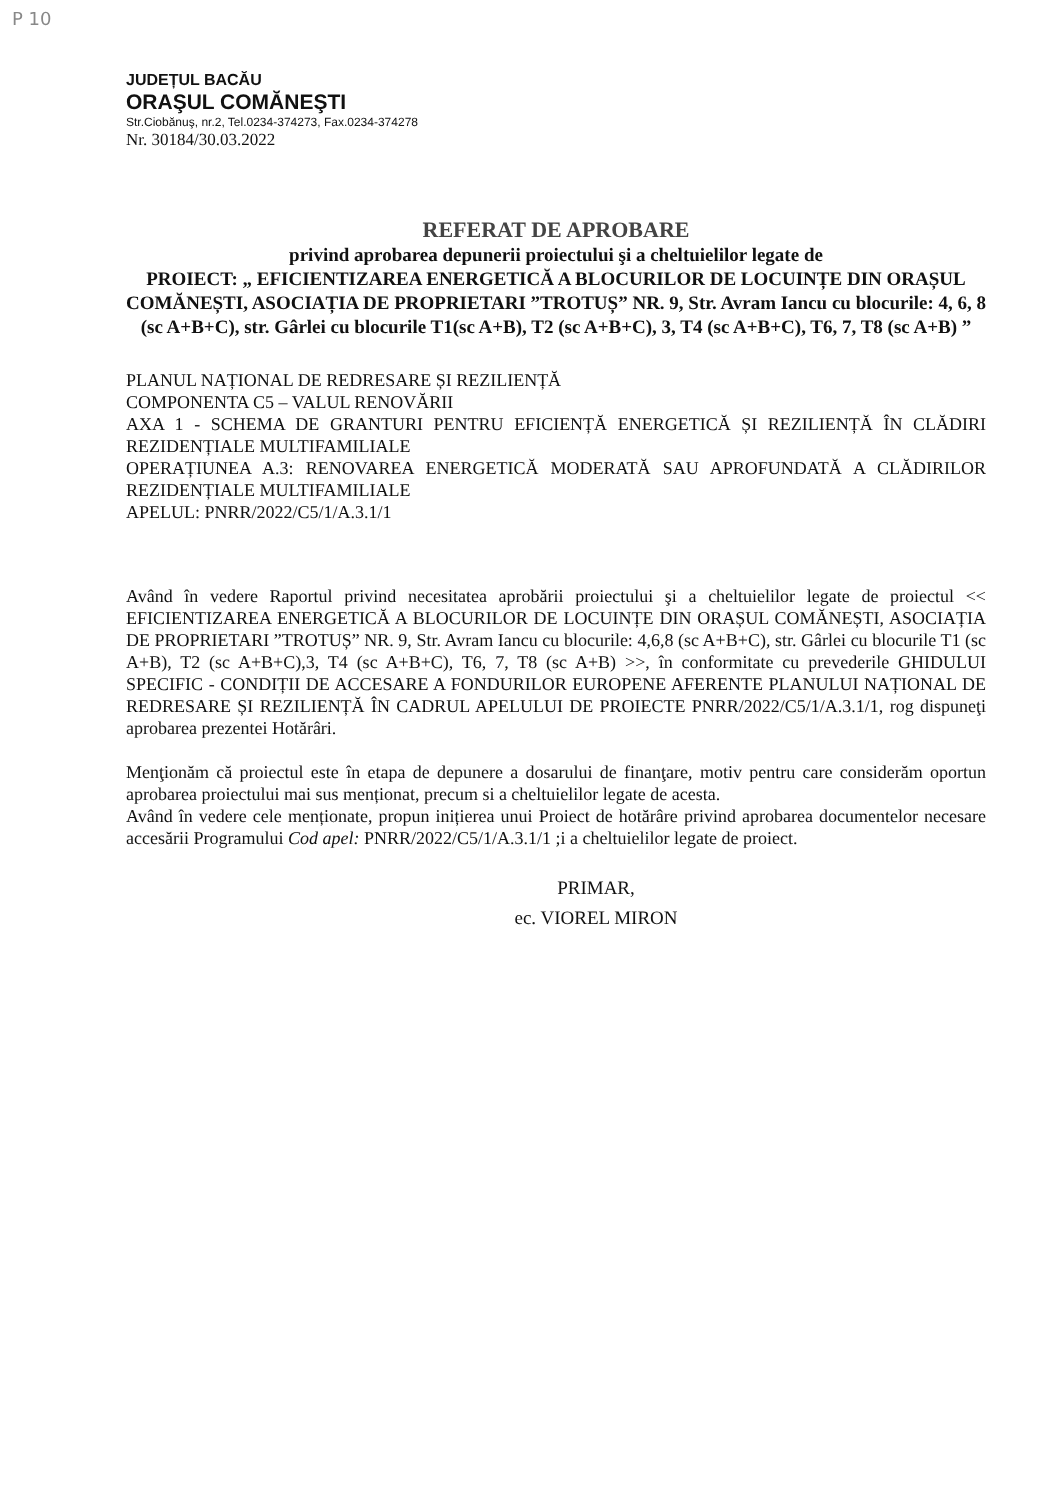P 10
JUDEȚUL BACĂU
ORAŞUL COMĂNEŞTI
Str.Ciobănuş, nr.2, Tel.0234-374273, Fax.0234-374278
Nr. 30184/30.03.2022
REFERAT DE APROBARE
privind aprobarea depunerii proiectului şi a cheltuielilor legate de
PROIECT: „ EFICIENTIZAREA ENERGETICĂ A BLOCURILOR DE LOCUINȚE DIN ORAȘUL COMĂNEȘTI, ASOCIAȚIA DE PROPRIETARI ”TROTUȘ” NR. 9, Str. Avram Iancu cu blocurile: 4, 6, 8 (sc A+B+C), str. Gârlei cu blocurile T1(sc A+B), T2 (sc A+B+C), 3, T4 (sc A+B+C), T6, 7, T8 (sc A+B) ”
PLANUL NAȚIONAL DE REDRESARE ȘI REZILIENȚĂ
COMPONENTA C5 – VALUL RENOVĂRII
AXA 1 - SCHEMA DE GRANTURI PENTRU EFICIENȚĂ ENERGETICĂ ȘI REZILIENȚĂ ÎN CLĂDIRI REZIDENȚIALE MULTIFAMILIALE
OPERAȚIUNEA A.3: RENOVAREA ENERGETICĂ MODERATĂ SAU APROFUNDATĂ A CLĂDIRILOR REZIDENȚIALE MULTIFAMILIALE
APELUL: PNRR/2022/C5/1/A.3.1/1
Având în vedere Raportul privind necesitatea aprobării proiectului şi a cheltuielilor legate de proiectul << EFICIENTIZAREA ENERGETICĂ A BLOCURILOR DE LOCUINȚE DIN ORAȘUL COMĂNEȘTI, ASOCIAȚIA DE PROPRIETARI ”TROTUȘ” NR. 9, Str. Avram Iancu cu blocurile: 4,6,8 (sc A+B+C), str. Gârlei cu blocurile T1 (sc A+B), T2 (sc A+B+C),3, T4 (sc A+B+C), T6, 7, T8 (sc A+B) >>, în conformitate cu prevederile GHIDULUI SPECIFIC - CONDIȚII DE ACCESARE A FONDURILOR EUROPENE AFERENTE PLANULUI NAȚIONAL DE REDRESARE ȘI REZILIENȚĂ ÎN CADRUL APELULUI DE PROIECTE PNRR/2022/C5/1/A.3.1/1, rog dispuneţi aprobarea prezentei Hotărâri.
Menţionăm că proiectul este în etapa de depunere a dosarului de finanţare, motiv pentru care considerăm oportun aprobarea proiectului mai sus menționat, precum si a cheltuielilor legate de acesta.
Având în vedere cele menționate, propun inițierea unui Proiect de hotărâre privind aprobarea documentelor necesare accesării Programului Cod apel: PNRR/2022/C5/1/A.3.1/1 ;i a cheltuielilor legate de proiect.
PRIMAR,
ec. VIOREL MIRON